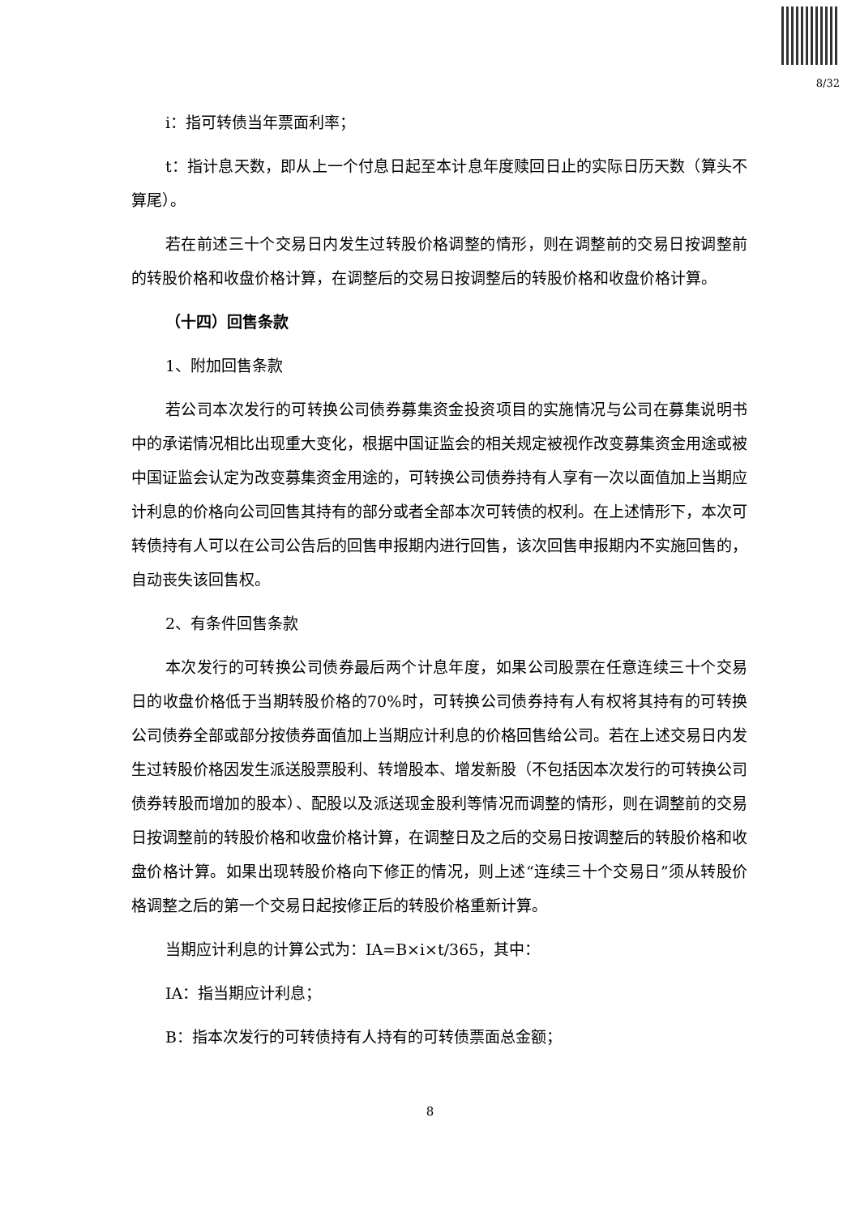8/32
i：指可转债当年票面利率；
t：指计息天数，即从上一个付息日起至本计息年度赎回日止的实际日历天数（算头不算尾）。
若在前述三十个交易日内发生过转股价格调整的情形，则在调整前的交易日按调整前的转股价格和收盘价格计算，在调整后的交易日按调整后的转股价格和收盘价格计算。
（十四）回售条款
1、附加回售条款
若公司本次发行的可转换公司债券募集资金投资项目的实施情况与公司在募集说明书中的承诺情况相比出现重大变化，根据中国证监会的相关规定被视作改变募集资金用途或被中国证监会认定为改变募集资金用途的，可转换公司债券持有人享有一次以面值加上当期应计利息的价格向公司回售其持有的部分或者全部本次可转债的权利。在上述情形下，本次可转债持有人可以在公司公告后的回售申报期内进行回售，该次回售申报期内不实施回售的，自动丧失该回售权。
2、有条件回售条款
本次发行的可转换公司债券最后两个计息年度，如果公司股票在任意连续三十个交易日的收盘价格低于当期转股价格的70%时，可转换公司债券持有人有权将其持有的可转换公司债券全部或部分按债券面值加上当期应计利息的价格回售给公司。若在上述交易日内发生过转股价格因发生派送股票股利、转增股本、增发新股（不包括因本次发行的可转换公司债券转股而增加的股本）、配股以及派送现金股利等情况而调整的情形，则在调整前的交易日按调整前的转股价格和收盘价格计算，在调整日及之后的交易日按调整后的转股价格和收盘价格计算。如果出现转股价格向下修正的情况，则上述“连续三十个交易日”须从转股价格调整之后的第一个交易日起按修正后的转股价格重新计算。
当期应计利息的计算公式为：IA=B×i×t/365，其中：
IA：指当期应计利息；
B：指本次发行的可转债持有人持有的可转债票面总金额；
8